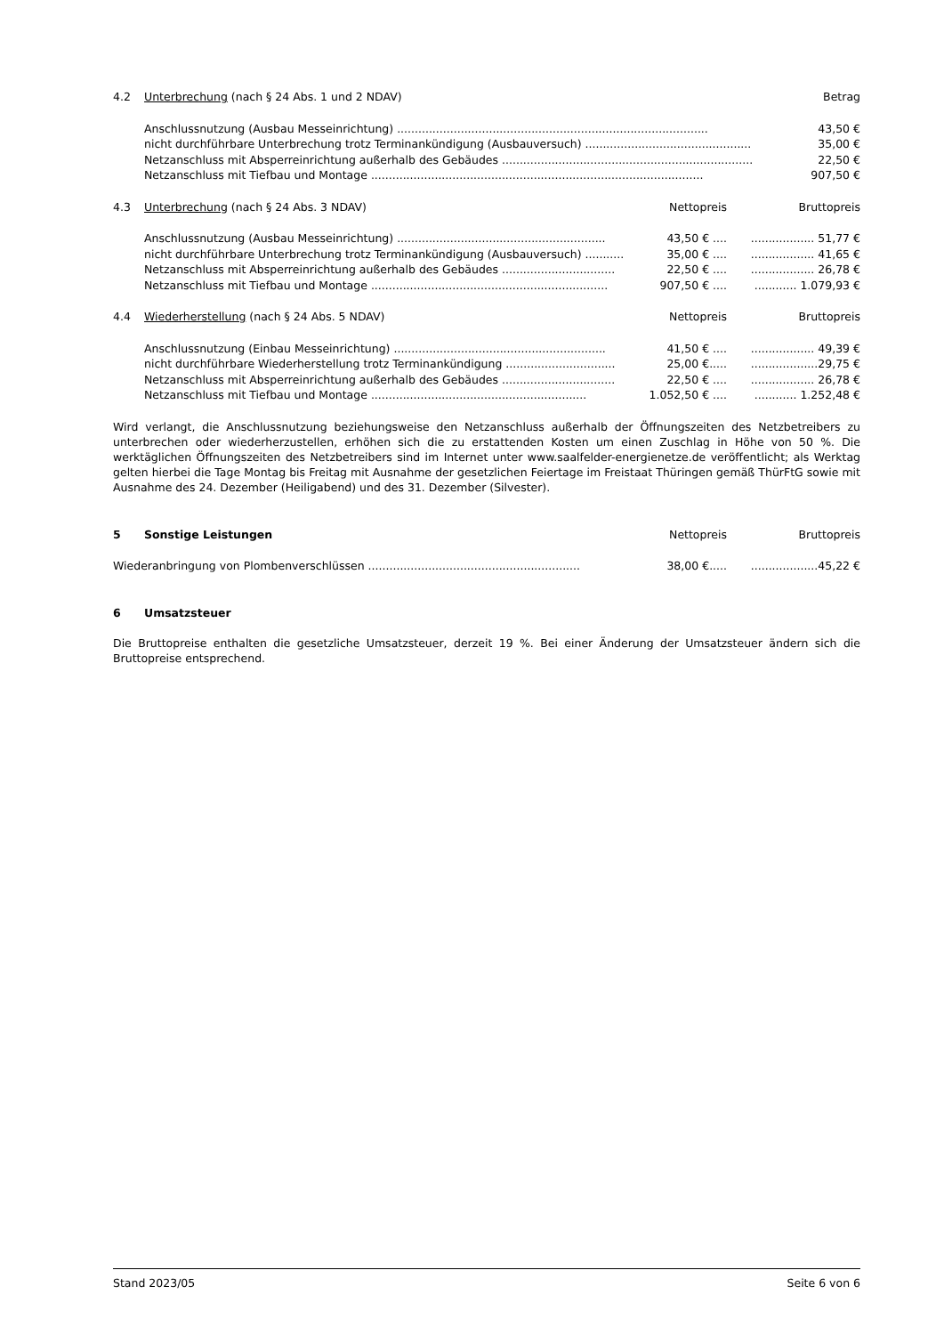| 4.2 | Unterbrechung (nach § 24 Abs. 1 und 2 NDAV) | | Betrag |
| | Anschlussnutzung (Ausbau Messeinrichtung) ........................................................................................ | | 43,50 € |
| | nicht durchführbare Unterbrechung trotz Terminankündigung (Ausbauversuch) ............................................... | | 35,00 € |
| | Netzanschluss mit Absperreinrichtung außerhalb des Gebäudes ....................................................................... | | 22,50 € |
| | Netzanschluss mit Tiefbau und Montage .............................................................................................. | | 907,50 € |
| 4.3 | Unterbrechung (nach § 24 Abs. 3 NDAV) | Nettopreis | Bruttopreis |
| | Anschlussnutzung (Ausbau Messeinrichtung) ........................................................... | 43,50 € .... | .................. 51,77 € |
| | nicht durchführbare Unterbrechung trotz Terminankündigung (Ausbauversuch) ........... | 35,00 € .... | .................. 41,65 € |
| | Netzanschluss mit Absperreinrichtung außerhalb des Gebäudes ................................ | 22,50 € .... | .................. 26,78 € |
| | Netzanschluss mit Tiefbau und Montage ................................................................... | 907,50 € .... | ............ 1.079,93 € |
| 4.4 | Wiederherstellung (nach § 24 Abs. 5 NDAV) | Nettopreis | Bruttopreis |
| | Anschlussnutzung (Einbau Messeinrichtung) ............................................................ | 41,50 € .... | .................. 49,39 € |
| | nicht durchführbare Wiederherstellung trotz Terminankündigung ............................... | 25,00 €..... | ...................29,75 € |
| | Netzanschluss mit Absperreinrichtung außerhalb des Gebäudes ................................ | 22,50 € .... | .................. 26,78 € |
| | Netzanschluss mit Tiefbau und Montage ............................................................. | 1.052,50 € .... | ............ 1.252,48 € |
Wird verlangt, die Anschlussnutzung beziehungsweise den Netzanschluss außerhalb der Öffnungszeiten des Netzbetreibers zu unterbrechen oder wiederherzustellen, erhöhen sich die zu erstattenden Kosten um einen Zuschlag in Höhe von 50 %. Die werktäglichen Öffnungszeiten des Netzbetreibers sind im Internet unter www.saalfelder-energienetze.de veröffentlicht; als Werktag gelten hierbei die Tage Montag bis Freitag mit Ausnahme der gesetzlichen Feiertage im Freistaat Thüringen gemäß ThürFtG sowie mit Ausnahme des 24. Dezember (Heiligabend) und des 31. Dezember (Silvester).
| 5 | Sonstige Leistungen | Nettopreis | Bruttopreis |
| Wiederanbringung von Plombenverschlüssen ............................................................ | | 38,00 €..... | ...................45,22 € |
6 Umsatzsteuer
Die Bruttopreise enthalten die gesetzliche Umsatzsteuer, derzeit 19 %. Bei einer Änderung der Umsatzsteuer ändern sich die Bruttopreise entsprechend.
Stand 2023/05 Seite 6 von 6